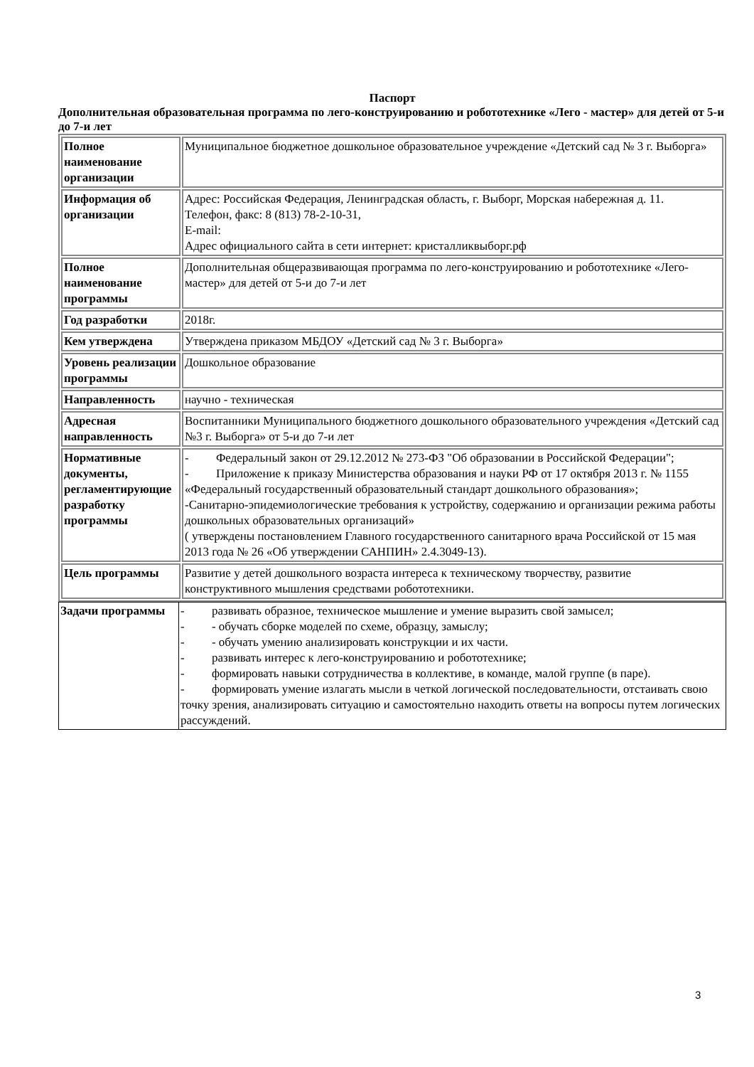Паспорт
Дополнительная образовательная программа по лего-конструированию и робототехнике «Лего - мастер» для детей от 5-и до 7-и лет
| Полное наименование организации | Муниципальное бюджетное дошкольное образовательное учреждение «Детский сад № 3 г. Выборга» |
| Информация об организации | Адрес: Российская Федерация, Ленинградская область, г. Выборг, Морская набережная д. 11. Телефон, факс: 8 (813) 78-2-10-31, E-mail: Адрес официального сайта в сети интернет: кристалликвыборг.рф |
| Полное наименование программы | Дополнительная общеразвивающая программа по лего-конструированию и робототехнике «Лего-мастер» для детей от 5-и до 7-и лет |
| Год разработки | 2018г. |
| Кем утверждена | Утверждена приказом МБДОУ «Детский сад № 3 г. Выборга» |
| Уровень реализации программы | Дошкольное образование |
| Направленность | научно - техническая |
| Адресная направленность | Воспитанники Муниципального бюджетного дошкольного образовательного учреждения «Детский сад №3 г. Выборга» от 5-и до 7-и лет |
| Нормативные документы, регламентирующие разработку программы | - Федеральный закон от 29.12.2012 № 273-ФЗ "Об образовании в Российской Федерации"; - Приложение к приказу Министерства образования и науки РФ от 17 октября 2013 г. № 1155 «Федеральный государственный образовательный стандарт дошкольного образования»; -Санитарно-эпидемиологические требования к устройству, содержанию и организации режима работы дошкольных образовательных организаций» ( утверждены постановлением Главного государственного санитарного врача Российской от 15 мая 2013 года № 26 «Об утверждении САНПИН» 2.4.3049-13). |
| Цель программы | Развитие у детей дошкольного возраста интереса к техническому творчеству, развитие конструктивного мышления средствами робототехники. |
| Задачи программы | - развивать образное, техническое мышление и умение выразить свой замысел; - - обучать сборке моделей по схеме, образцу, замыслу; - - обучать умению анализировать конструкции и их части. - развивать интерес к лего-конструированию и робототехнике; - формировать навыки сотрудничества в коллективе, в команде, малой группе (в паре). - формировать умение излагать мысли в четкой логической последовательности, отстаивать свою точку зрения, анализировать ситуацию и самостоятельно находить ответы на вопросы путем логических рассуждений. |
3